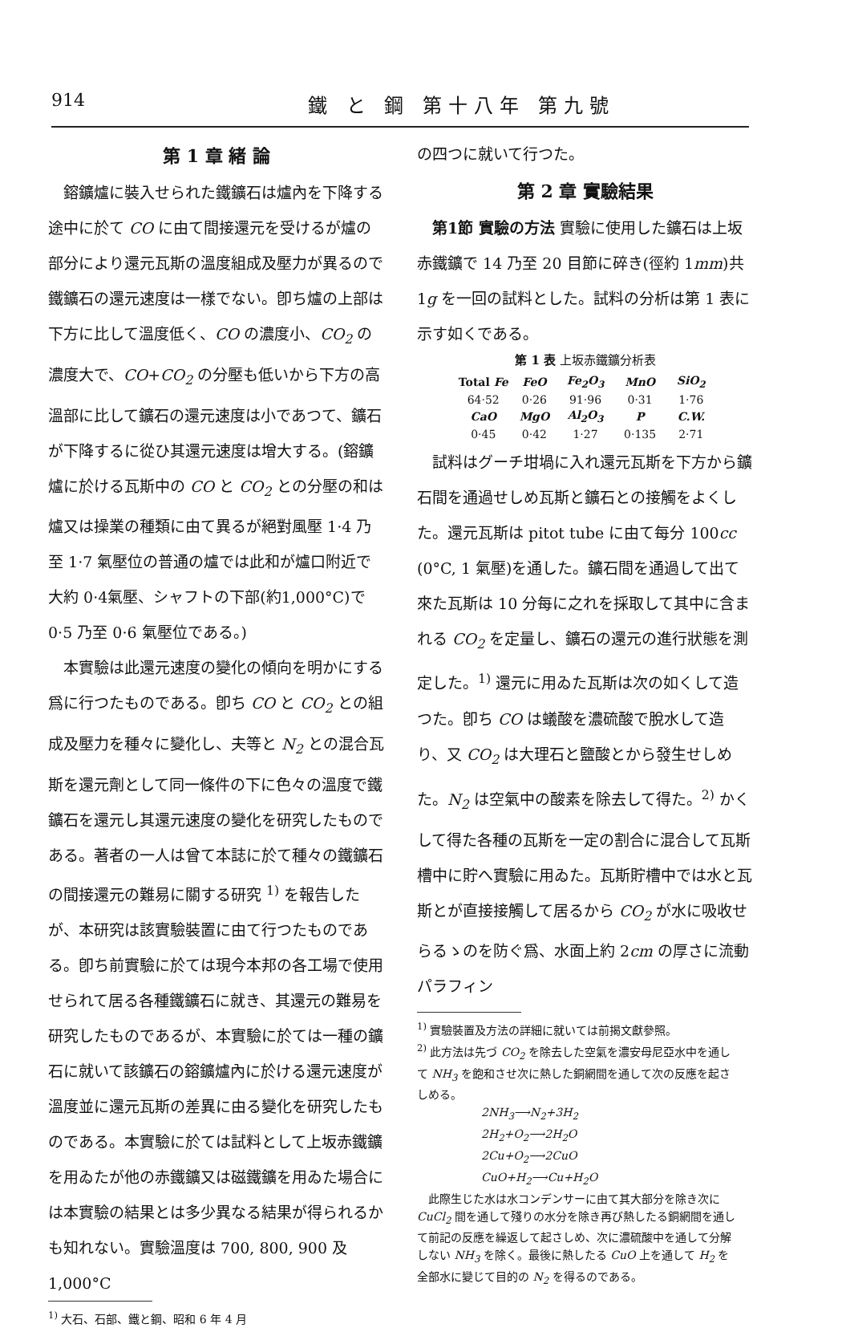914 鐵 と 鋼 第十八年 第九號
第 1 章 緒 論
鎔鑛爐に裝入せられた鐵鑛石は爐內を下降する途中に於て CO に由て間接還元を受けるが爐の部分により還元瓦斯の溫度組成及壓力が異るので鐵鑛石の還元速度は一樣でない。卽ち爐の上部は下方に比して溫度低く、CO の濃度小、CO<sub>2</sub> の濃度大で、CO+CO<sub>2</sub> の分壓も低いから下方の高溫部に比して鑛石の還元速度は小であつて、鑛石が下降するに從ひ其還元速度は增大する。(鎔鑛爐に於ける瓦斯中の CO と CO<sub>2</sub> との分壓の和は爐又は操業の種類に由て異るが絕對風壓 1·4 乃至 1·7 氣壓位の普通の爐では此和が爐口附近で大約 0·4氣壓、シャフトの下部(約1,000°C)で 0·5 乃至 0·6 氣壓位である。)
本實驗は此還元速度の變化の傾向を明かにする爲に行つたものである。卽ち CO と CO<sub>2</sub> との組成及壓力を種々に變化し、夫等と N<sub>2</sub> との混合瓦斯を還元劑として同一條件の下に色々の溫度で鐵鑛石を還元し其還元速度の變化を研究したものである。著者の一人は曾て本誌に於て種々の鐵鑛石の間接還元の難易に關する研究 <sup>1)</sup> を報告したが、本研究は該實驗裝置に由て行つたものである。卽ち前實驗に於ては現今本邦の各工場で使用せられて居る各種鐵鑛石に就き、其還元の難易を研究したものであるが、本實驗に於ては一種の鑛石に就いて該鑛石の鎔鑛爐內に於ける還元速度が溫度並に還元瓦斯の差異に由る變化を研究したものである。本實驗に於ては試料として上坂赤鐵鑛を用ゐたが他の赤鐵鑛又は磁鐵鑛を用ゐた場合には本實驗の結果とは多少異なる結果が得られるかも知れない。實驗溫度は 700, 800, 900 及 1,000°C
<sup>1)</sup> 大石、石部、鐵と鋼、昭和 6 年 4 月
の四つに就いて行つた。
第 2 章 實驗結果
第1節 實驗の方法 實驗に使用した鑛石は上坂赤鐵鑛で 14 乃至 20 目節に碎き(徑約 1mm)共 1g を一回の試料とした。試料の分析は第 1 表に示す如くである。
第 1 表 上坂赤鐵鑛分析表
| Total Fe | FeO | Fe<sub>2</sub>O<sub>3</sub> | MnO | SiO<sub>2</sub> |
| --- | --- | --- | --- | --- |
| 64·52 | 0·26 | 91·96 | 0·31 | 1·76 |
| CaO | MgO | Al<sub>2</sub>O<sub>3</sub> | P | C.W. |
| 0·45 | 0·42 | 1·27 | 0·135 | 2·71 |
試料はグーチ坩堝に入れ還元瓦斯を下方から鑛石間を通過せしめ瓦斯と鑛石との接觸をよくした。還元瓦斯は pitot tube に由て每分 100cc (0°C, 1 氣壓)を通した。鑛石間を通過して出て來た瓦斯は 10 分每に之れを採取して其中に含まれる CO<sub>2</sub> を定量し、鑛石の還元の進行狀態を測定した。<sup>1)</sup> 還元に用ゐた瓦斯は次の如くして造つた。卽ち CO は蟻酸を濃硫酸で脫水して造り、又 CO<sub>2</sub> は大理石と鹽酸とから發生せしめた。N<sub>2</sub> は空氣中の酸素を除去して得た。<sup>2)</sup> かくして得た各種の瓦斯を一定の割合に混合して瓦斯槽中に貯へ實驗に用ゐた。瓦斯貯槽中では水と瓦斯とが直接接觸して居るから CO<sub>2</sub> が水に吸收せらるゝのを防ぐ爲、水面上約 2cm の厚さに流動パラフィン
<sup>1)</sup> 實驗裝置及方法の詳細に就いては前揭文獻參照。
<sup>2)</sup> 此方法は先づ CO<sub>2</sub> を除去した空氣を濃安母尼亞水中を通して NH<sub>3</sub> を飽和させ次に熱した銅網間を通して次の反應を起さしめる。
2NH<sub>3</sub>⟶N<sub>2</sub>+3H<sub>2</sub>
2H<sub>2</sub>+O<sub>2</sub>⟶2H<sub>2</sub>O
2Cu+O<sub>2</sub>⟶2CuO
CuO+H<sub>2</sub>⟶Cu+H<sub>2</sub>O
此際生じた水は水コンデンサーに由て其大部分を除き次に CuCl<sub>2</sub> 間を通して殘りの水分を除き再び熱したる銅網間を通して前記の反應を繰返して起さしめ、次に濃硫酸中を通して分解しない NH<sub>3</sub> を除く。最後に熱したる CuO 上を通して H<sub>2</sub> を全部水に變じて目的の N<sub>2</sub> を得るのである。